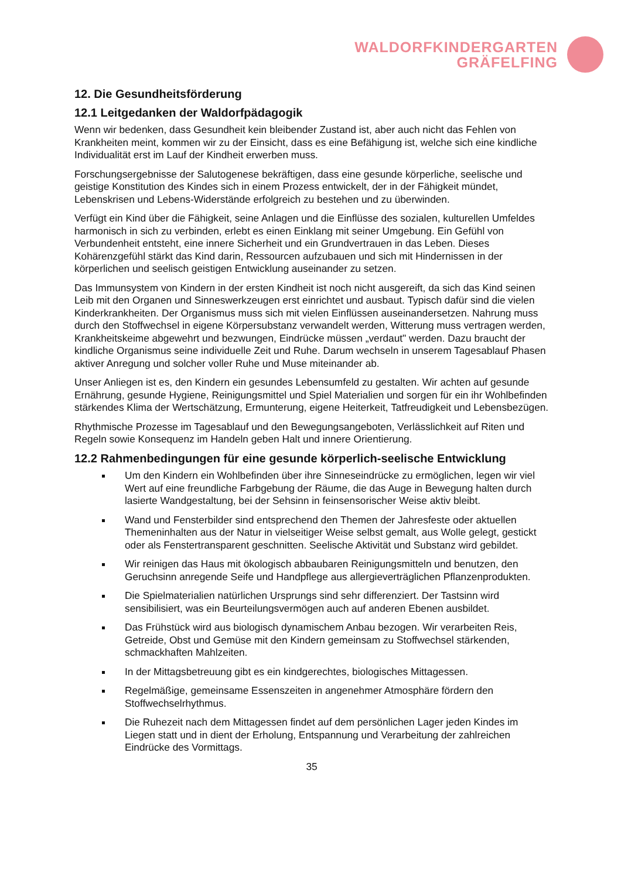WALDORFKINDERGARTEN
GRÄFELFING
12. Die Gesundheitsförderung
12.1 Leitgedanken der Waldorfpädagogik
Wenn wir bedenken, dass Gesundheit kein bleibender Zustand ist, aber auch nicht das Fehlen von Krankheiten meint, kommen wir zu der Einsicht, dass es eine Befähigung ist, welche sich eine kindliche Individualität erst im Lauf der Kindheit erwerben muss.
Forschungsergebnisse der Salutogenese bekräftigen, dass eine gesunde körperliche, seelische und geistige Konstitution des Kindes sich in einem Prozess entwickelt, der in der Fähigkeit mündet, Lebenskrisen und Lebens-Widerstände erfolgreich zu bestehen und zu überwinden.
Verfügt ein Kind über die Fähigkeit, seine Anlagen und die Einflüsse des sozialen, kulturellen Umfeldes harmonisch in sich zu verbinden, erlebt es einen Einklang mit seiner Umgebung. Ein Gefühl von Verbundenheit entsteht, eine innere Sicherheit und ein Grundvertrauen in das Leben. Dieses Kohärenzgefühl stärkt das Kind darin, Ressourcen aufzubauen und sich mit Hindernissen in der körperlichen und seelisch geistigen Entwicklung auseinander zu setzen.
Das Immunsystem von Kindern in der ersten Kindheit ist noch nicht ausgereift, da sich das Kind seinen Leib mit den Organen und Sinneswerkzeugen erst einrichtet und ausbaut. Typisch dafür sind die vielen Kinderkrankheiten. Der Organismus muss sich mit vielen Einflüssen auseinandersetzen. Nahrung muss durch den Stoffwechsel in eigene Körpersubstanz verwandelt werden, Witterung muss vertragen werden, Krankheitskeime abgewehrt und bezwungen, Eindrücke müssen „verdaut" werden. Dazu braucht der kindliche Organismus seine individuelle Zeit und Ruhe. Darum wechseln in unserem Tagesablauf Phasen aktiver Anregung und solcher voller Ruhe und Muse miteinander ab.
Unser Anliegen ist es, den Kindern ein gesundes Lebensumfeld zu gestalten. Wir achten auf gesunde Ernährung, gesunde Hygiene, Reinigungsmittel und Spiel Materialien und sorgen für ein ihr Wohlbefinden stärkendes Klima der Wertschätzung, Ermunterung, eigene Heiterkeit, Tatfreudigkeit und Lebensbezügen.
Rhythmische Prozesse im Tagesablauf und den Bewegungsangeboten, Verlässlichkeit auf Riten und Regeln sowie Konsequenz im Handeln geben Halt und innere Orientierung.
12.2 Rahmenbedingungen für eine gesunde körperlich-seelische Entwicklung
Um den Kindern ein Wohlbefinden über ihre Sinneseindrücke zu ermöglichen, legen wir viel Wert auf eine freundliche Farbgebung der Räume, die das Auge in Bewegung halten durch lasierte Wandgestaltung, bei der Sehsinn in feinsensorischer Weise aktiv bleibt.
Wand und Fensterbilder sind entsprechend den Themen der Jahresfeste oder aktuellen Themeninhalten aus der Natur in vielseitiger Weise selbst gemalt, aus Wolle gelegt, gestickt oder als Fenstertransparent geschnitten. Seelische Aktivität und Substanz wird gebildet.
Wir reinigen das Haus mit ökologisch abbaubaren Reinigungsmitteln und benutzen, den Geruchsinn anregende Seife und Handpflege aus allergieverträglichen Pflanzenprodukten.
Die Spielmaterialien natürlichen Ursprungs sind sehr differenziert. Der Tastsinn wird sensibilisiert, was ein Beurteilungsvermögen auch auf anderen Ebenen ausbildet.
Das Frühstück wird aus biologisch dynamischem Anbau bezogen. Wir verarbeiten Reis, Getreide, Obst und Gemüse mit den Kindern gemeinsam zu Stoffwechsel stärkenden, schmackhaften Mahlzeiten.
In der Mittagsbetreuung gibt es ein kindgerechtes, biologisches Mittagessen.
Regelmäßige, gemeinsame Essenszeiten in angenehmer Atmosphäre fördern den Stoffwechselrhythmus.
Die Ruhezeit nach dem Mittagessen findet auf dem persönlichen Lager jeden Kindes im Liegen statt und in dient der Erholung, Entspannung und Verarbeitung der zahlreichen Eindrücke des Vormittags.
35